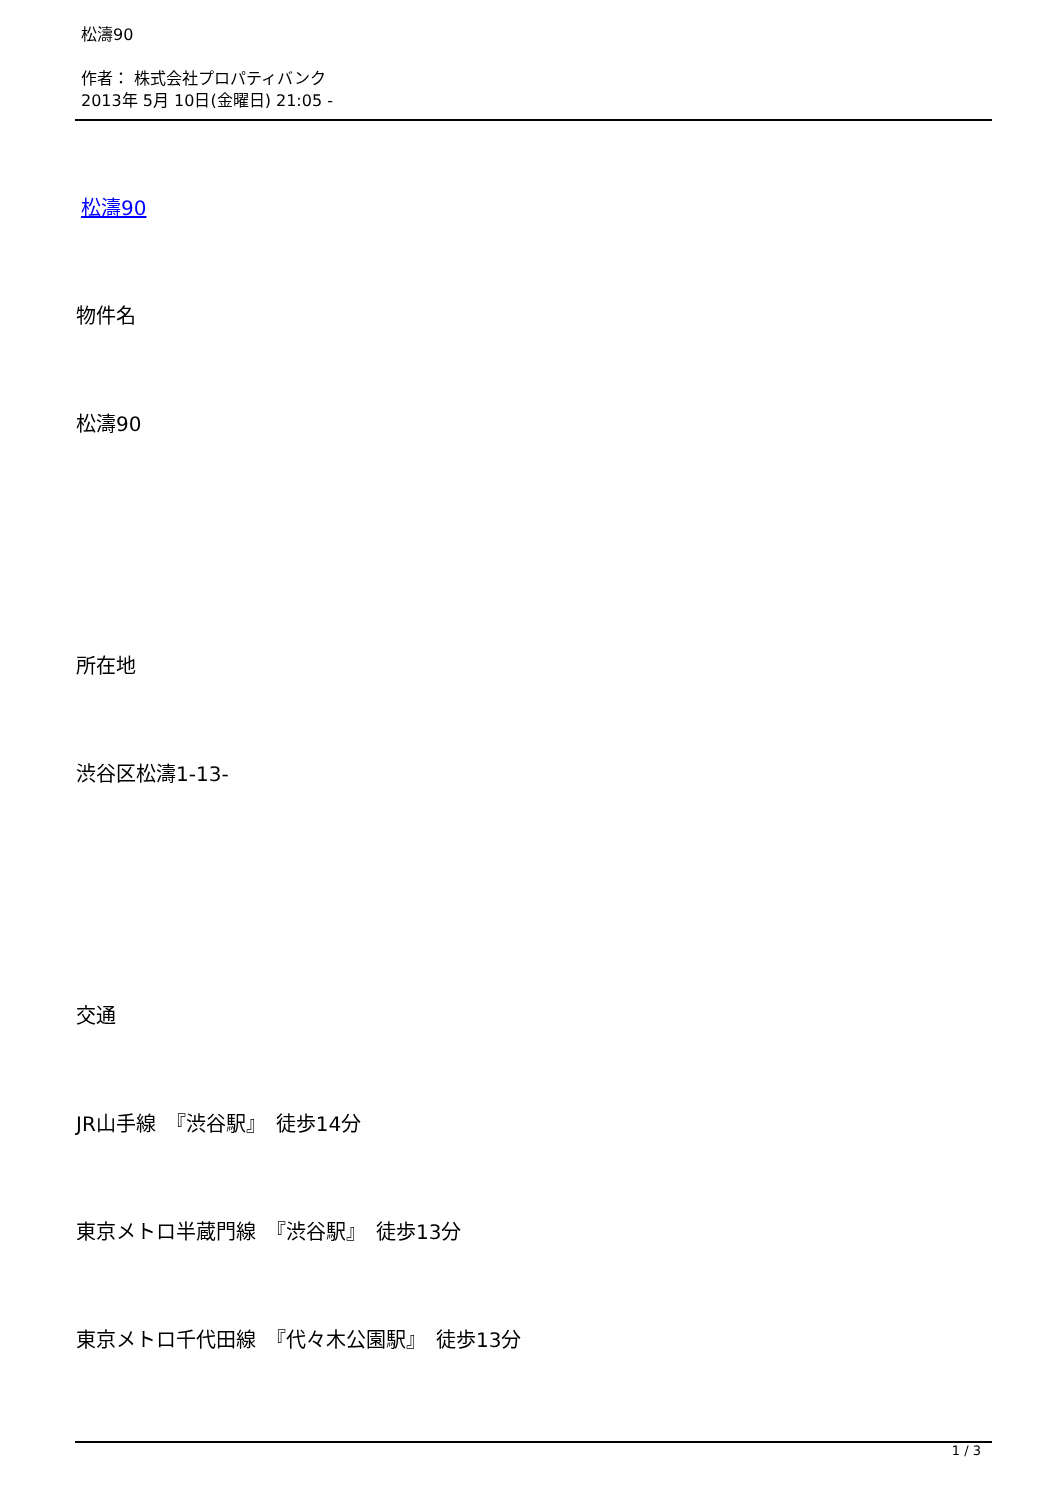松濤90
作者： 株式会社プロパティバンク
2013年 5月 10日(金曜日) 21:05 -
松濤90
物件名
松濤90
所在地
渋谷区松濤1-13-
交通
JR山手線　『渋谷駅』　徒歩14分
東京メトロ半蔵門線　『渋谷駅』　徒歩13分
東京メトロ千代田線　『代々木公園駅』　徒歩13分
1 / 3